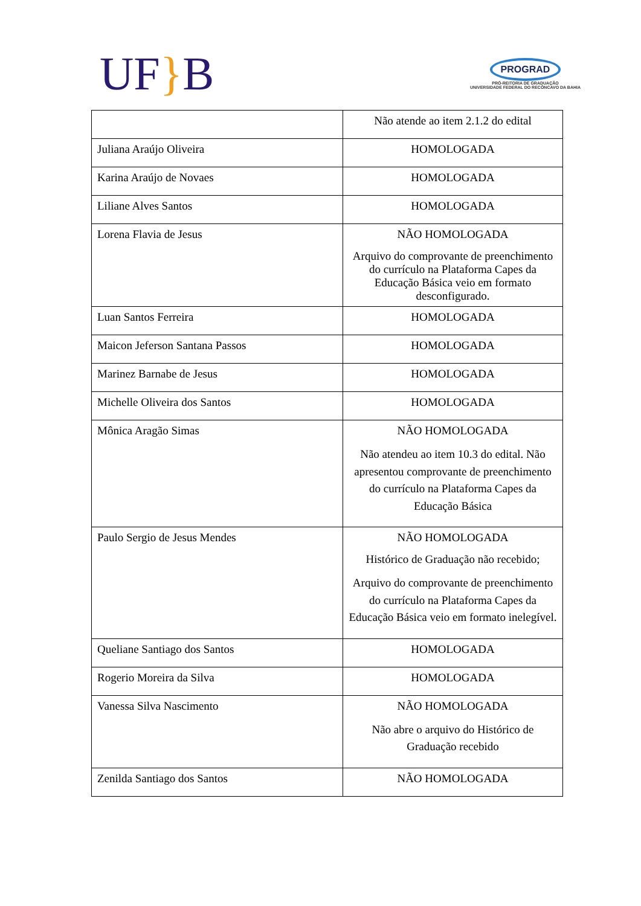UF}B
PROGRAD
PRÓ-REITORIA DE GRADUAÇÃO
UNIVERSIDADE FEDERAL DO RECÔNCAVO DA BAHIA
| | Não atende ao item 2.1.2 do edital |
| Juliana Araújo Oliveira | HOMOLOGADA |
| Karina Araújo de Novaes | HOMOLOGADA |
| Liliane Alves Santos | HOMOLOGADA |
| Lorena Flavia de Jesus | NÃO HOMOLOGADA Arquivo do comprovante de preenchimento do currículo na Plataforma Capes da Educação Básica veio em formato desconfigurado. |
| Luan Santos Ferreira | HOMOLOGADA |
| Maicon Jeferson Santana Passos | HOMOLOGADA |
| Marinez Barnabe de Jesus | HOMOLOGADA |
| Michelle Oliveira dos Santos | HOMOLOGADA |
| Mônica Aragão Simas | NÃO HOMOLOGADA Não atendeu ao item 10.3 do edital. Não apresentou comprovante de preenchimento do currículo na Plataforma Capes da Educação Básica |
| Paulo Sergio de Jesus Mendes | NÃO HOMOLOGADA Histórico de Graduação não recebido; Arquivo do comprovante de preenchimento do currículo na Plataforma Capes da Educação Básica veio em formato inelegível. |
| Queliane Santiago dos Santos | HOMOLOGADA |
| Rogerio Moreira da Silva | HOMOLOGADA |
| Vanessa Silva Nascimento | NÃO HOMOLOGADA Não abre o arquivo do Histórico de Graduação recebido |
| Zenilda Santiago dos Santos | NÃO HOMOLOGADA |